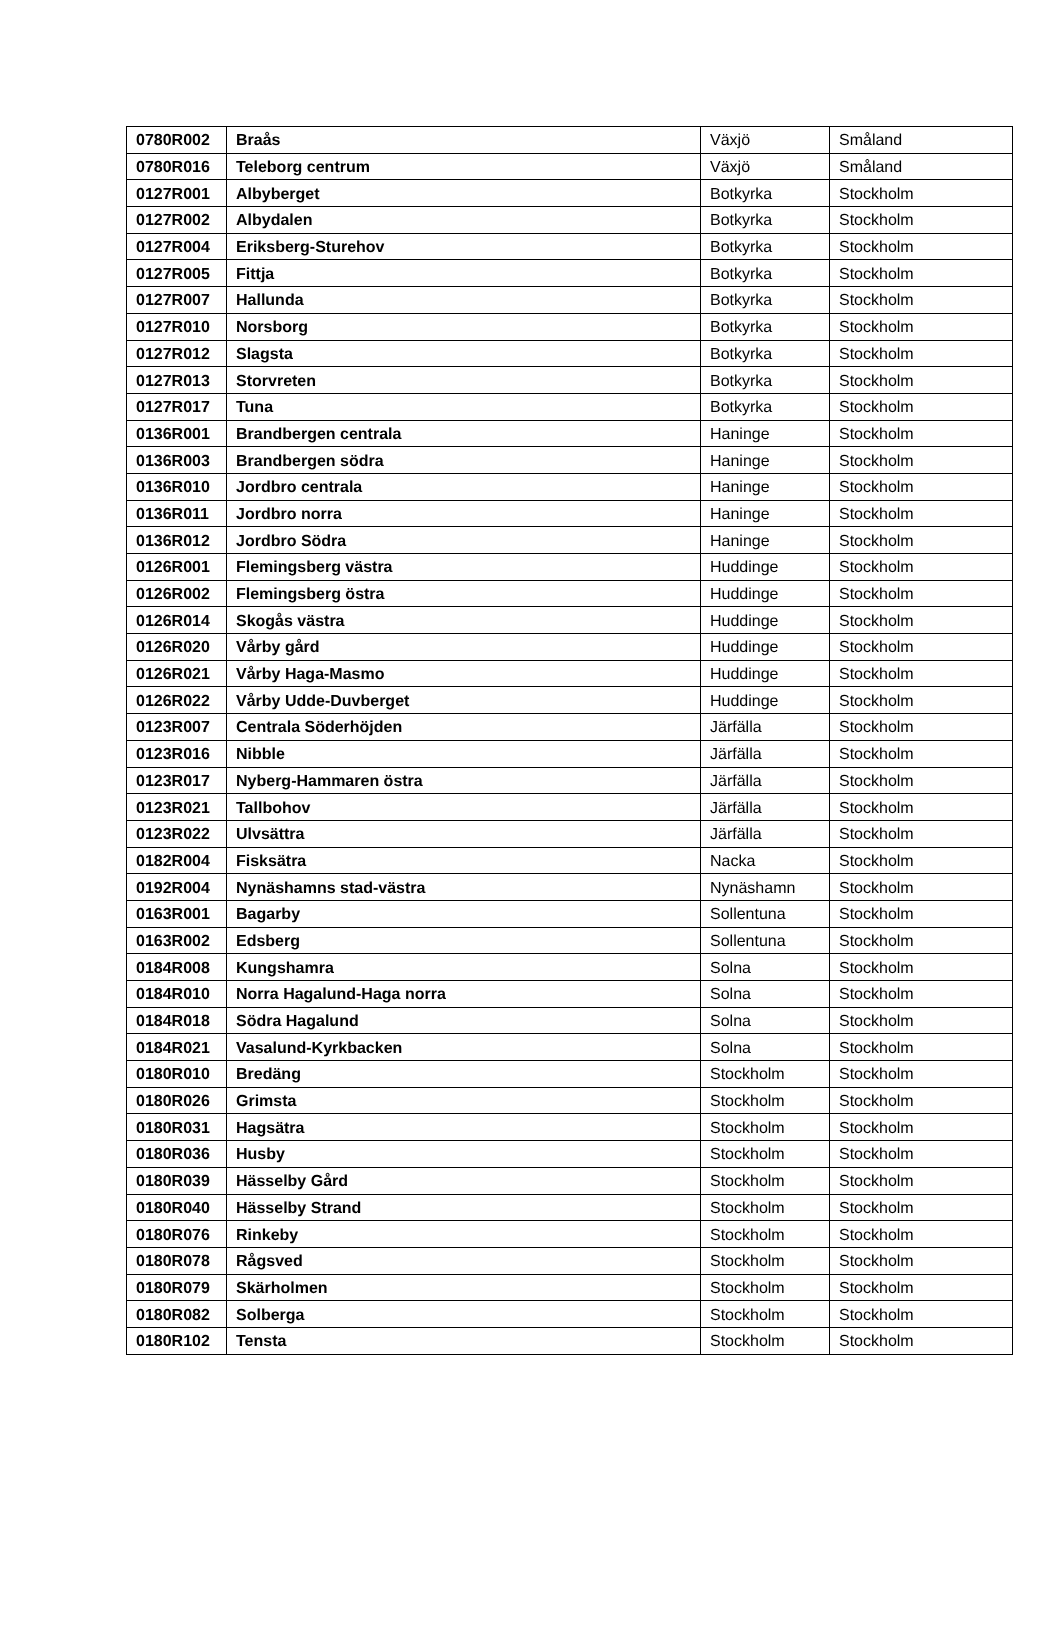| 0780R002 | Braås | Växjö | Småland |
| 0780R016 | Teleborg centrum | Växjö | Småland |
| 0127R001 | Albyberget | Botkyrka | Stockholm |
| 0127R002 | Albydalen | Botkyrka | Stockholm |
| 0127R004 | Eriksberg-Sturehov | Botkyrka | Stockholm |
| 0127R005 | Fittja | Botkyrka | Stockholm |
| 0127R007 | Hallunda | Botkyrka | Stockholm |
| 0127R010 | Norsborg | Botkyrka | Stockholm |
| 0127R012 | Slagsta | Botkyrka | Stockholm |
| 0127R013 | Storvreten | Botkyrka | Stockholm |
| 0127R017 | Tuna | Botkyrka | Stockholm |
| 0136R001 | Brandbergen centrala | Haninge | Stockholm |
| 0136R003 | Brandbergen södra | Haninge | Stockholm |
| 0136R010 | Jordbro centrala | Haninge | Stockholm |
| 0136R011 | Jordbro norra | Haninge | Stockholm |
| 0136R012 | Jordbro Södra | Haninge | Stockholm |
| 0126R001 | Flemingsberg västra | Huddinge | Stockholm |
| 0126R002 | Flemingsberg östra | Huddinge | Stockholm |
| 0126R014 | Skogås västra | Huddinge | Stockholm |
| 0126R020 | Vårby gård | Huddinge | Stockholm |
| 0126R021 | Vårby Haga-Masmo | Huddinge | Stockholm |
| 0126R022 | Vårby Udde-Duvberget | Huddinge | Stockholm |
| 0123R007 | Centrala Söderhöjden | Järfälla | Stockholm |
| 0123R016 | Nibble | Järfälla | Stockholm |
| 0123R017 | Nyberg-Hammaren östra | Järfälla | Stockholm |
| 0123R021 | Tallbohov | Järfälla | Stockholm |
| 0123R022 | Ulvsättra | Järfälla | Stockholm |
| 0182R004 | Fisksätra | Nacka | Stockholm |
| 0192R004 | Nynäshamns stad-västra | Nynäshamn | Stockholm |
| 0163R001 | Bagarby | Sollentuna | Stockholm |
| 0163R002 | Edsberg | Sollentuna | Stockholm |
| 0184R008 | Kungshamra | Solna | Stockholm |
| 0184R010 | Norra Hagalund-Haga norra | Solna | Stockholm |
| 0184R018 | Södra Hagalund | Solna | Stockholm |
| 0184R021 | Vasalund-Kyrkbacken | Solna | Stockholm |
| 0180R010 | Bredäng | Stockholm | Stockholm |
| 0180R026 | Grimsta | Stockholm | Stockholm |
| 0180R031 | Hagsätra | Stockholm | Stockholm |
| 0180R036 | Husby | Stockholm | Stockholm |
| 0180R039 | Hässelby Gård | Stockholm | Stockholm |
| 0180R040 | Hässelby Strand | Stockholm | Stockholm |
| 0180R076 | Rinkeby | Stockholm | Stockholm |
| 0180R078 | Rågsved | Stockholm | Stockholm |
| 0180R079 | Skärholmen | Stockholm | Stockholm |
| 0180R082 | Solberga | Stockholm | Stockholm |
| 0180R102 | Tensta | Stockholm | Stockholm |